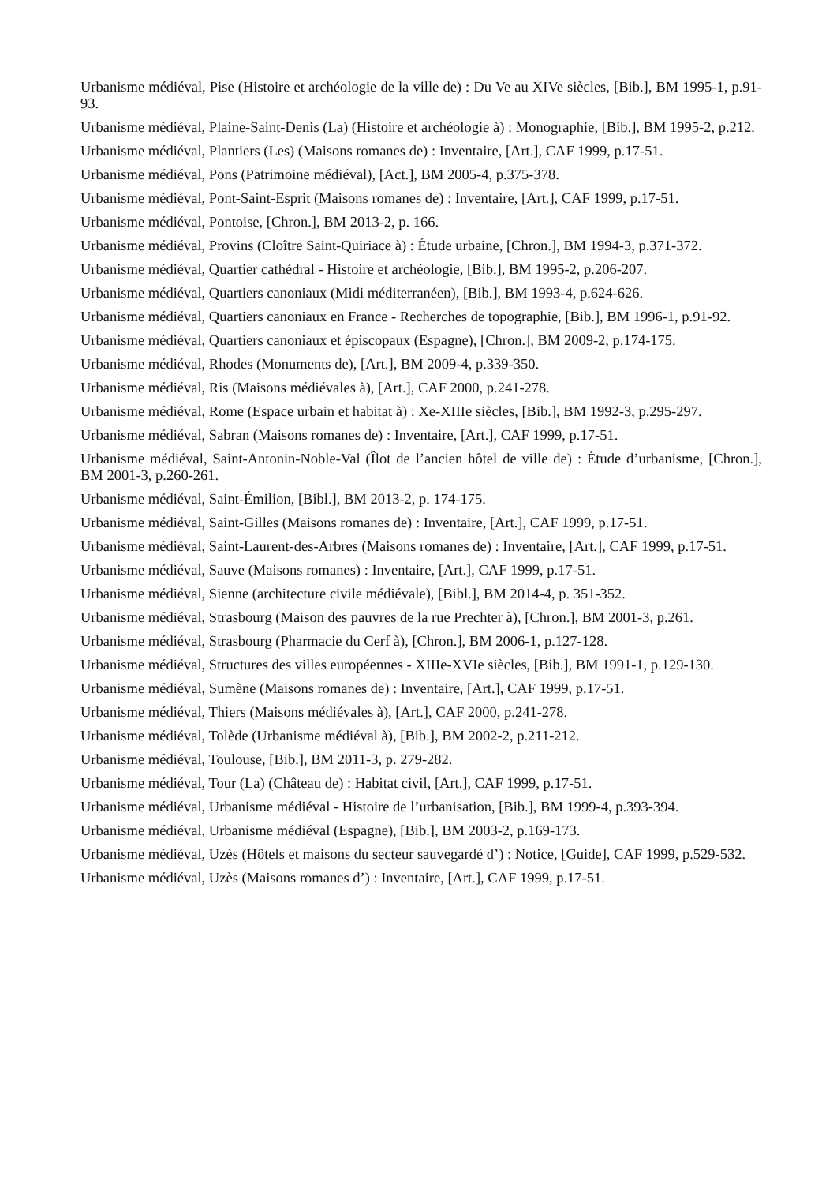Urbanisme médiéval, Pise (Histoire et archéologie de la ville de) : Du Ve au XIVe siècles, [Bib.], BM 1995-1, p.91-93.
Urbanisme médiéval, Plaine-Saint-Denis (La) (Histoire et archéologie à) : Monographie, [Bib.], BM 1995-2, p.212.
Urbanisme médiéval, Plantiers (Les) (Maisons romanes de) : Inventaire, [Art.], CAF 1999, p.17-51.
Urbanisme médiéval, Pons (Patrimoine médiéval), [Act.], BM 2005-4, p.375-378.
Urbanisme médiéval, Pont-Saint-Esprit (Maisons romanes de) : Inventaire, [Art.], CAF 1999, p.17-51.
Urbanisme médiéval, Pontoise, [Chron.], BM 2013-2, p. 166.
Urbanisme médiéval, Provins (Cloître Saint-Quiriace à) : Étude urbaine, [Chron.], BM 1994-3, p.371-372.
Urbanisme médiéval, Quartier cathédral - Histoire et archéologie, [Bib.], BM 1995-2, p.206-207.
Urbanisme médiéval, Quartiers canoniaux (Midi méditerranéen), [Bib.], BM 1993-4, p.624-626.
Urbanisme médiéval, Quartiers canoniaux en France - Recherches de topographie, [Bib.], BM 1996-1, p.91-92.
Urbanisme médiéval, Quartiers canoniaux et épiscopaux (Espagne), [Chron.], BM 2009-2, p.174-175.
Urbanisme médiéval, Rhodes (Monuments de), [Art.], BM 2009-4, p.339-350.
Urbanisme médiéval, Ris (Maisons médiévales à), [Art.], CAF 2000, p.241-278.
Urbanisme médiéval, Rome (Espace urbain et habitat à) : Xe-XIIIe siècles, [Bib.], BM 1992-3, p.295-297.
Urbanisme médiéval, Sabran (Maisons romanes de) : Inventaire, [Art.], CAF 1999, p.17-51.
Urbanisme médiéval, Saint-Antonin-Noble-Val (Îlot de l’ancien hôtel de ville de) : Étude d’urbanisme, [Chron.], BM 2001-3, p.260-261.
Urbanisme médiéval, Saint-Émilion, [Bibl.], BM 2013-2, p. 174-175.
Urbanisme médiéval, Saint-Gilles (Maisons romanes de) : Inventaire, [Art.], CAF 1999, p.17-51.
Urbanisme médiéval, Saint-Laurent-des-Arbres (Maisons romanes de) : Inventaire, [Art.], CAF 1999, p.17-51.
Urbanisme médiéval, Sauve (Maisons romanes) : Inventaire, [Art.], CAF 1999, p.17-51.
Urbanisme médiéval, Sienne (architecture civile médiévale), [Bibl.], BM 2014-4, p. 351-352.
Urbanisme médiéval, Strasbourg (Maison des pauvres de la rue Prechter à), [Chron.], BM 2001-3, p.261.
Urbanisme médiéval, Strasbourg (Pharmacie du Cerf à), [Chron.], BM 2006-1, p.127-128.
Urbanisme médiéval, Structures des villes européennes - XIIIe-XVIe siècles, [Bib.], BM 1991-1, p.129-130.
Urbanisme médiéval, Sumène (Maisons romanes de) : Inventaire, [Art.], CAF 1999, p.17-51.
Urbanisme médiéval, Thiers (Maisons médiévales à), [Art.], CAF 2000, p.241-278.
Urbanisme médiéval, Tolède (Urbanisme médiéval à), [Bib.], BM 2002-2, p.211-212.
Urbanisme médiéval, Toulouse, [Bib.], BM 2011-3, p. 279-282.
Urbanisme médiéval, Tour (La) (Château de) : Habitat civil, [Art.], CAF 1999, p.17-51.
Urbanisme médiéval, Urbanisme médiéval - Histoire de l’urbanisation, [Bib.], BM 1999-4, p.393-394.
Urbanisme médiéval, Urbanisme médiéval (Espagne), [Bib.], BM 2003-2, p.169-173.
Urbanisme médiéval, Uzès (Hôtels et maisons du secteur sauvegardé d’) : Notice, [Guide], CAF 1999, p.529-532.
Urbanisme médiéval, Uzès (Maisons romanes d’) : Inventaire, [Art.], CAF 1999, p.17-51.